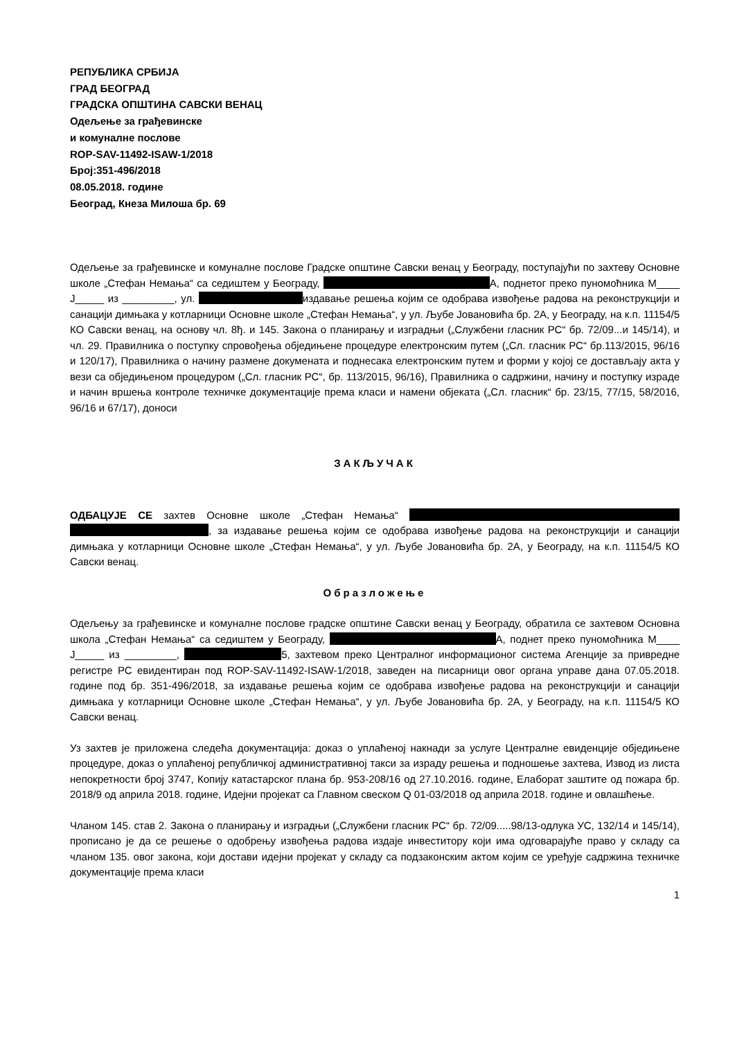РЕПУБЛИКА СРБИЈА
ГРАД БЕОГРАД
ГРАДСКА ОПШТИНА САВСКИ ВЕНАЦ
Одељење за грађевинске
и комуналне послове
ROP-SAV-11492-ISAW-1/2018
Број:351-496/2018
08.05.2018. године
Београд, Кнеза Милоша бр. 69
Одељење за грађевинске и комуналне послове Градске општине Савски венац у Београду, поступајући по захтеву Основне школе „Стефан Немања“ са седиштем у Београду, А, поднетог преко пуномоћника М____ Ј_____ из _________, ул. издавање решења којим се одобрава извођење радова на реконструкцији и санацији димњака у котларници Основне школе „Стефан Немања“, у ул. Љубе Јовановића бр. 2А, у Београду, на к.п. 11154/5 КО Савски венац, на основу чл. 8ђ. и 145. Закона о планирању и изградњи („Службени гласник РС“ бр. 72/09...и 145/14), и чл. 29. Правилника о поступку спровођења обједињене процедуре електронским путем („Сл. гласник РС“ бр.113/2015, 96/16 и 120/17), Правилника о начину размене докумената и поднесака електронским путем и форми у којој се достављају акта у вези са обједињеном процедуром („Сл. гласник РС“, бр. 113/2015, 96/16), Правилника о садржини, начину и поступку израде и начин вршења контроле техничке документације према класи и намени објеката („Сл. гласник“ бр. 23/15, 77/15, 58/2016, 96/16 и 67/17), доноси
ЗАКЉУЧАК
ОДБАЦУЈЕ СЕ захтев Основне школе „Стефан Немања“ , за издавање решења којим се одобрава извођење радова на реконструкцији и санацији димњака у котларници Основне школе „Стефан Немања“, у ул. Љубе Јовановића бр. 2А, у Београду, на к.п. 11154/5 КО Савски венац.
Образложење
Одељењу за грађевинске и комуналне послове градске општине Савски венац у Београду, обратила се захтевом Основна школа „Стефан Немања“ са седиштем у Београду, А, поднет преко пуномоћника М____ Ј_____ из _________, 5, захтевом преко Централног информационог система Агенције за привредне регистре РС евидентиран под ROP-SAV-11492-ISAW-1/2018, заведен на писарници овог органа управе дана 07.05.2018. године под бр. 351-496/2018, за издавање решења којим се одобрава извођење радова на реконструкцији и санацији димњака у котларници Основне школе „Стефан Немања“, у ул. Љубе Јовановића бр. 2А, у Београду, на к.п. 11154/5 КО Савски венац.
Уз захтев је приложена следећа документација: доказ о уплаћеној накнади за услуге Централне евиденције обједињене процедуре, доказ о уплаћеној републичкој административној такси за израду решења и подношење захтева, Извод из листа непокретности број 3747, Копију катастарског плана бр. 953-208/16 од 27.10.2016. године, Елаборат заштите од пожара бр. 2018/9 од априла 2018. године, Идејни пројекат са Главном свеском Q 01-03/2018 од априла 2018. године и овлашћење.
Чланом 145. став 2. Закона о планирању и изградњи („Службени гласник РС“ бр. 72/09.....98/13-одлука УС, 132/14 и 145/14), прописано је да се решење о одобрењу извођења радова издаје инвеститору који има одговарајуће право у складу са чланом 135. овог закона, који достави идејни пројекат у складу са подзаконским актом којим се уређује садржина техничке документације према класи
1